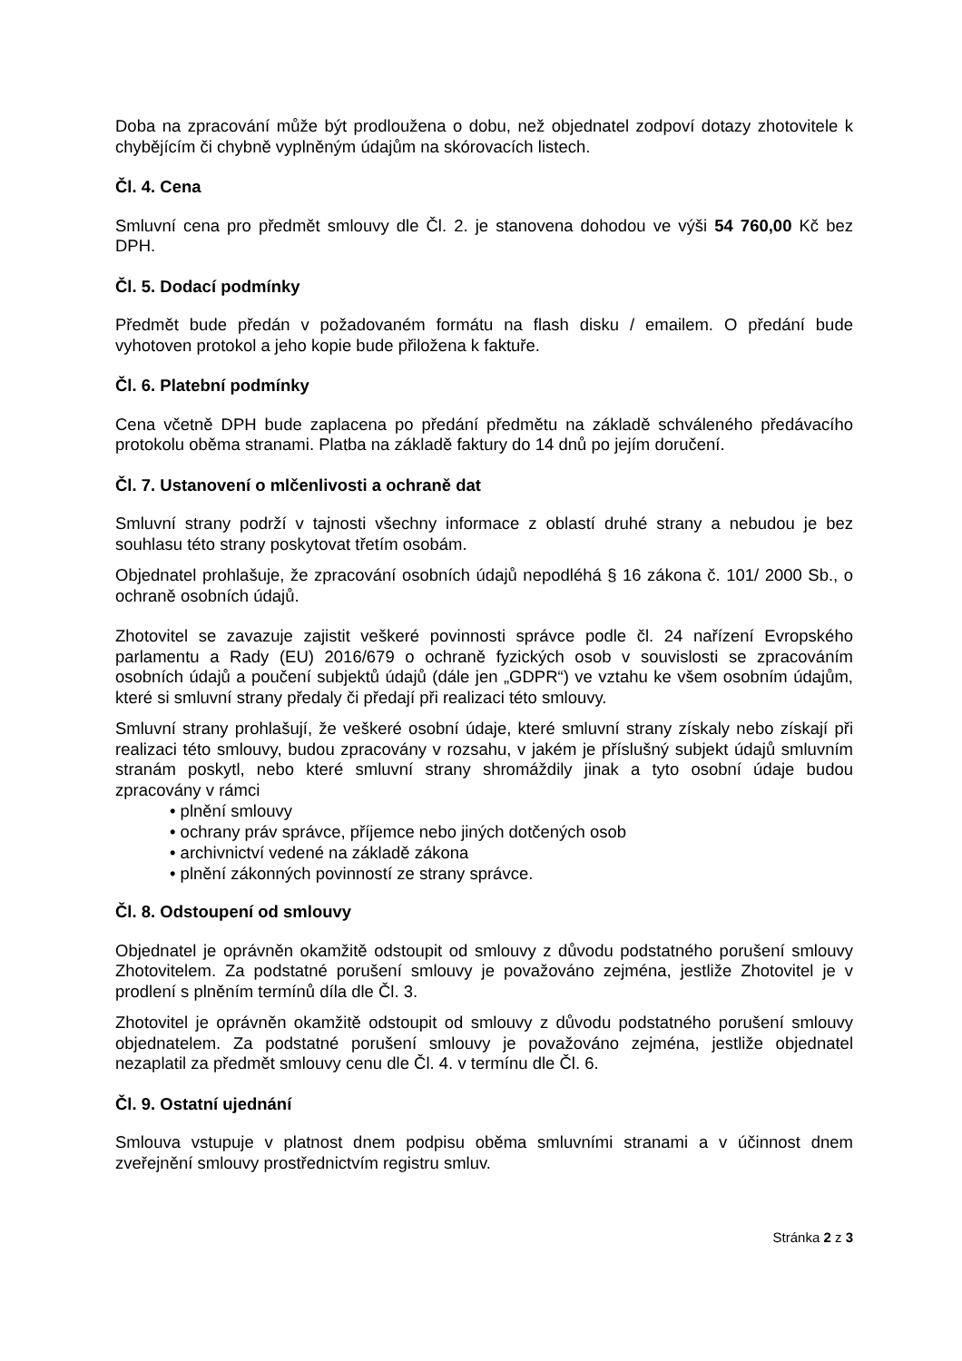Doba na zpracování může být prodloužena o dobu, než objednatel zodpoví dotazy zhotovitele k chybějícím či chybně vyplněným údajům na skórovacích listech.
Čl. 4. Cena
Smluvní cena pro předmět smlouvy dle Čl. 2. je stanovena dohodou ve výši 54 760,00 Kč bez DPH.
Čl. 5. Dodací podmínky
Předmět bude předán v požadovaném formátu na flash disku / emailem. O předání bude vyhotoven protokol a jeho kopie bude přiložena k faktuře.
Čl. 6. Platební podmínky
Cena včetně DPH bude zaplacena po předání předmětu na základě schváleného předávacího protokolu oběma stranami. Platba na základě faktury do 14 dnů po jejím doručení.
Čl. 7. Ustanovení o mlčenlivosti a ochraně dat
Smluvní strany podrží v tajnosti všechny informace z oblastí druhé strany a nebudou je bez souhlasu této strany poskytovat třetím osobám.
Objednatel prohlašuje, že zpracování osobních údajů nepodléhá § 16 zákona č. 101/ 2000 Sb., o ochraně osobních údajů.
Zhotovitel se zavazuje zajistit veškeré povinnosti správce podle čl. 24 nařízení Evropského parlamentu a Rady (EU) 2016/679 o ochraně fyzických osob v souvislosti se zpracováním osobních údajů a poučení subjektů údajů (dále jen „GDPR“) ve vztahu ke všem osobním údajům, které si smluvní strany předaly či předají při realizaci této smlouvy.
Smluvní strany prohlašují, že veškeré osobní údaje, které smluvní strany získaly nebo získají při realizaci této smlouvy, budou zpracovány v rozsahu, v jakém je příslušný subjekt údajů smluvním stranám poskytl, nebo které smluvní strany shromáždily jinak a tyto osobní údaje budou zpracovány v rámci
• plnění smlouvy
• ochrany práv správce, příjemce nebo jiných dotčených osob
• archivnictví vedené na základě zákona
• plnění zákonných povinností ze strany správce.
Čl. 8. Odstoupení od smlouvy
Objednatel je oprávněn okamžitě odstoupit od smlouvy z důvodu podstatného porušení smlouvy Zhotovitelem. Za podstatné porušení smlouvy je považováno zejména, jestliže Zhotovitel je v prodlení s plněním termínů díla dle Čl. 3.
Zhotovitel je oprávněn okamžitě odstoupit od smlouvy z důvodu podstatného porušení smlouvy objednatelem. Za podstatné porušení smlouvy je považováno zejména, jestliže objednatel nezaplatil za předmět smlouvy cenu dle Čl. 4. v termínu dle Čl. 6.
Čl. 9. Ostatní ujednání
Smlouva vstupuje v platnost dnem podpisu oběma smluvními stranami a v účinnost dnem zveřejnění smlouvy prostřednictvím registru smluv.
Stránka 2 z 3